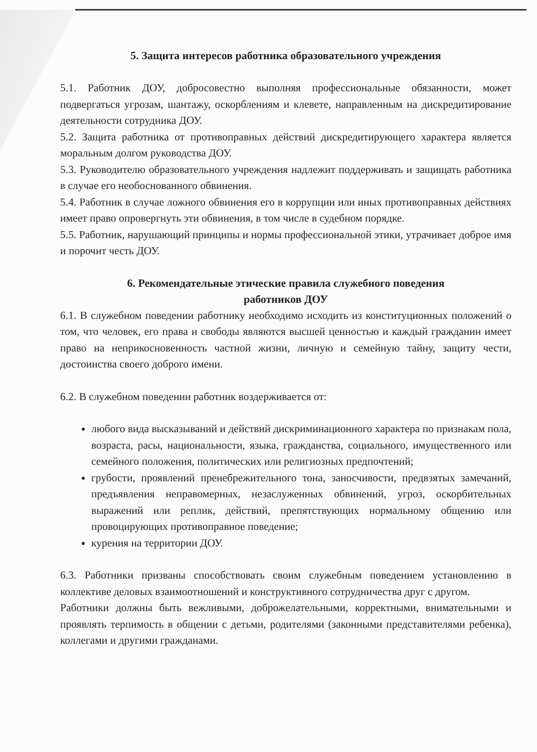5. Защита интересов работника образовательного учреждения
5.1. Работник ДОУ, добросовестно выполняя профессиональные обязанности, может подвергаться угрозам, шантажу, оскорблениям и клевете, направленным на дискредитирование деятельности сотрудника ДОУ.
5.2. Защита работника от противоправных действий дискредитирующего характера является моральным долгом руководства ДОУ.
5.3. Руководителю образовательного учреждения надлежит поддерживать и защищать работника в случае его необоснованного обвинения.
5.4. Работник в случае ложного обвинения его в коррупции или иных противоправных действиях имеет право опровергнуть эти обвинения, в том числе в судебном порядке.
5.5. Работник, нарушающий принципы и нормы профессиональной этики, утрачивает доброе имя и порочит честь ДОУ.
6. Рекомендательные этические правила служебного поведения
работников ДОУ
6.1. В служебном поведении работнику необходимо исходить из конституционных положений о том, что человек, его права и свободы являются высшей ценностью и каждый гражданин имеет право на неприкосновенность частной жизни, личную и семейную тайну, защиту чести, достоинства своего доброго имени.
6.2. В служебном поведении работник воздерживается от:
любого вида высказываний и действий дискриминационного характера по признакам пола, возраста, расы, национальности, языка, гражданства, социального, имущественного или семейного положения, политических или религиозных предпочтений;
грубости, проявлений пренебрежительного тона, заносчивости, предвзятых замечаний, предъявления неправомерных, незаслуженных обвинений, угроз, оскорбительных выражений или реплик, действий, препятствующих нормальному общению или провоцирующих противоправное поведение;
курения на территории ДОУ.
6.3. Работники призваны способствовать своим служебным поведением установлению в коллективе деловых взаимоотношений и конструктивного сотрудничества друг с другом.
Работники должны быть вежливыми, доброжелательными, корректными, внимательными и проявлять терпимость в общении с детьми, родителями (законными представителями ребенка), коллегами и другими гражданами.